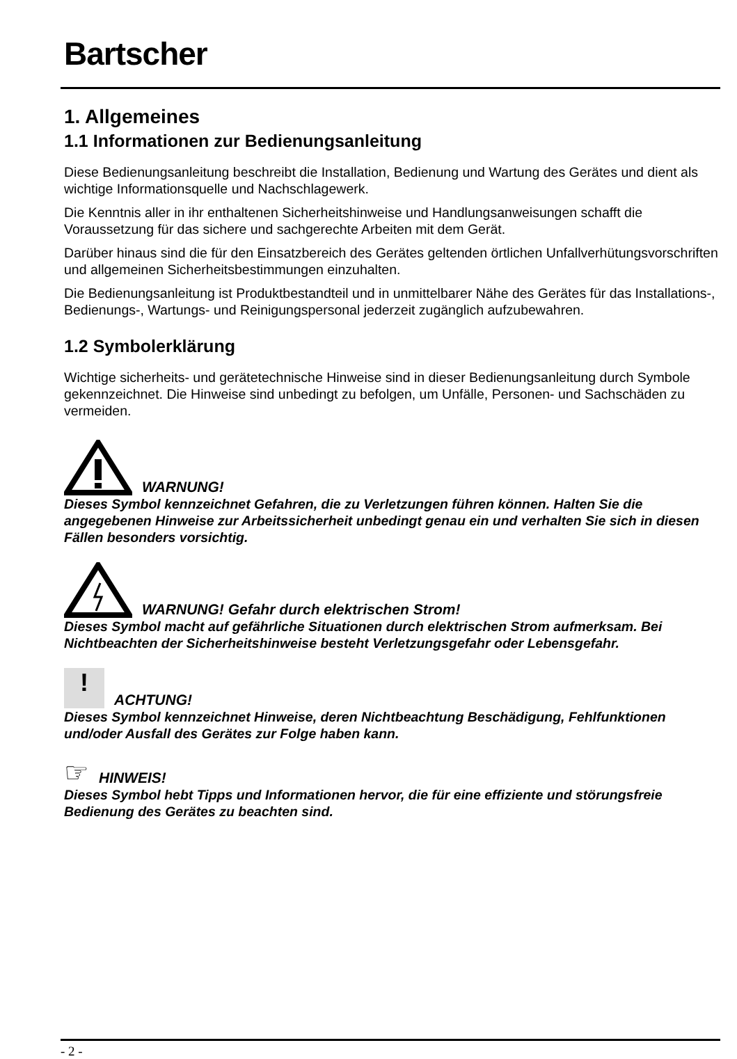Bartscher
1. Allgemeines
1.1 Informationen zur Bedienungsanleitung
Diese Bedienungsanleitung beschreibt die Installation, Bedienung und Wartung des Gerätes und dient als wichtige Informationsquelle und Nachschlagewerk.
Die Kenntnis aller in ihr enthaltenen Sicherheitshinweise und Handlungsanweisungen schafft die Voraussetzung für das sichere und sachgerechte Arbeiten mit dem Gerät.
Darüber hinaus sind die für den Einsatzbereich des Gerätes geltenden örtlichen Unfallverhütungsvorschriften und allgemeinen Sicherheitsbestimmungen einzuhalten.
Die Bedienungsanleitung ist Produktbestandteil und in unmittelbarer Nähe des Gerätes für das Installations-, Bedienungs-, Wartungs- und Reinigungspersonal jederzeit zugänglich aufzubewahren.
1.2 Symbolerklärung
Wichtige sicherheits- und gerätetechnische Hinweise sind in dieser Bedienungsanleitung durch Symbole gekennzeichnet. Die Hinweise sind unbedingt zu befolgen, um Unfälle, Personen- und Sachschäden zu vermeiden.
WARNUNG!
Dieses Symbol kennzeichnet Gefahren, die zu Verletzungen führen können. Halten Sie die angegebenen Hinweise zur Arbeitssicherheit unbedingt genau ein und verhalten Sie sich in diesen Fällen besonders vorsichtig.
WARNUNG! Gefahr durch elektrischen Strom!
Dieses Symbol macht auf gefährliche Situationen durch elektrischen Strom aufmerksam. Bei Nichtbeachten der Sicherheitshinweise besteht Verletzungsgefahr oder Lebensgefahr.
!
ACHTUNG!
Dieses Symbol kennzeichnet Hinweise, deren Nichtbeachtung Beschädigung, Fehlfunktionen und/oder Ausfall des Gerätes zur Folge haben kann.
☞
HINWEIS!
Dieses Symbol hebt Tipps und Informationen hervor, die für eine effiziente und störungsfreie Bedienung des Gerätes zu beachten sind.
- 2 -